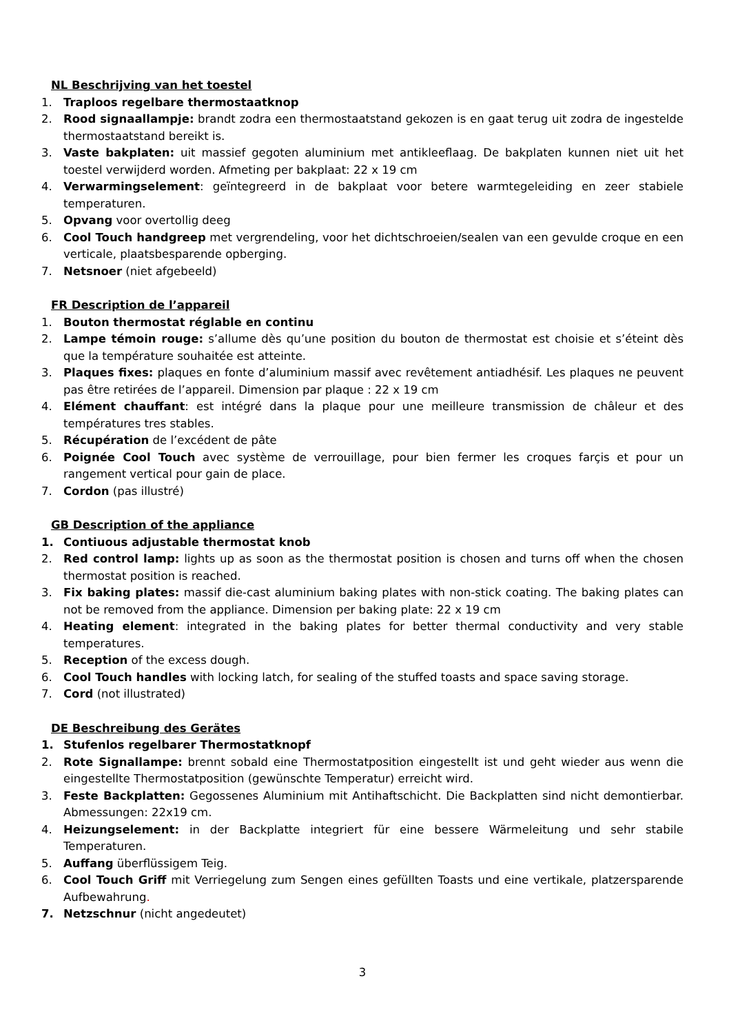NL Beschrijving van het toestel
1. Traploos regelbare thermostaatknop
2. Rood signaallampje: brandt zodra een thermostaatstand gekozen is en gaat terug uit zodra de ingestelde thermostaatstand bereikt is.
3. Vaste bakplaten: uit massief gegoten aluminium met antikleeflaag. De bakplaten kunnen niet uit het toestel verwijderd worden. Afmeting per bakplaat: 22 x 19 cm
4. Verwarmingselement: geïntegreerd in de bakplaat voor betere warmtegeleiding en zeer stabiele temperaturen.
5. Opvang voor overtollig deeg
6. Cool Touch handgreep met vergrendeling, voor het dichtschroeien/sealen van een gevulde croque en een verticale, plaatsbesparende opberging.
7. Netsnoer (niet afgebeeld)
FR Description de l’appareil
1. Bouton thermostat réglable en continu
2. Lampe témoin rouge: s’allume dès qu’une position du bouton de thermostat est choisie et s’éteint dès que la température souhaitée est atteinte.
3. Plaques fixes: plaques en fonte d’aluminium massif avec revêtement antiadhésif. Les plaques ne peuvent pas être retirées de l’appareil. Dimension par plaque : 22 x 19 cm
4. Elément chauffant: est intégré dans la plaque pour une meilleure transmission de châleur et des températures tres stables.
5. Récupération de l’excédent de pâte
6. Poignée Cool Touch avec système de verrouillage, pour bien fermer les croques farçis et pour un rangement vertical pour gain de place.
7. Cordon (pas illustré)
GB Description of the appliance
1. Contiuous adjustable thermostat knob
2. Red control lamp: lights up as soon as the thermostat position is chosen and turns off when the chosen thermostat position is reached.
3. Fix baking plates: massif die-cast aluminium baking plates with non-stick coating. The baking plates can not be removed from the appliance. Dimension per baking plate: 22 x 19 cm
4. Heating element: integrated in the baking plates for better thermal conductivity and very stable temperatures.
5. Reception of the excess dough.
6. Cool Touch handles with locking latch, for sealing of the stuffed toasts and space saving storage.
7. Cord (not illustrated)
DE Beschreibung des Gerätes
1. Stufenlos regelbarer Thermostatknopf
2. Rote Signallampe: brennt sobald eine Thermostatposition eingestellt ist und geht wieder aus wenn die eingestellte Thermostatposition (gewünschte Temperatur) erreicht wird.
3. Feste Backplatten: Gegossenes Aluminium mit Antihaftschicht. Die Backplatten sind nicht demontierbar. Abmessungen: 22x19 cm.
4. Heizungselement: in der Backplatte integriert für eine bessere Wärmeleitung und sehr stabile Temperaturen.
5. Auffang überflüssigem Teig.
6. Cool Touch Griff mit Verriegelung zum Sengen eines gefüllten Toasts und eine vertikale, platzersparende Aufbewahrung.
7. Netzschnur (nicht angedeutet)
3